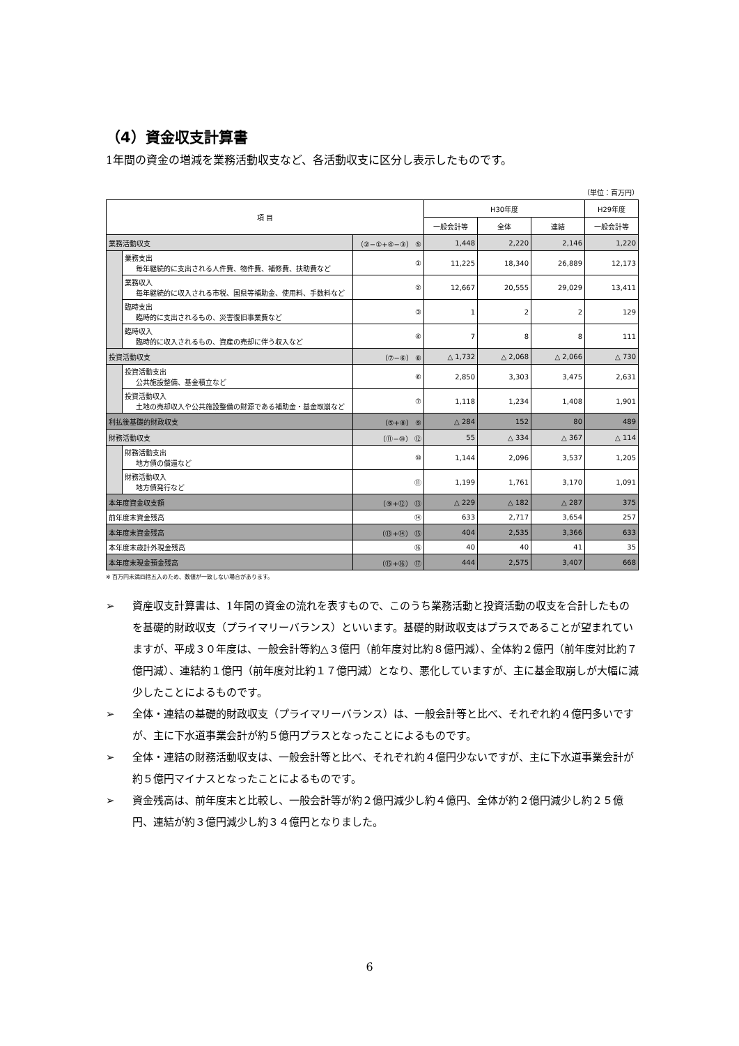（4）資金収支計算書
1年間の資金の増減を業務活動収支など、各活動収支に区分し表示したものです。
（単位：百万円）
| 項 目 | | | H30年度 | | | H29年度 |
| --- | --- | --- | --- | --- | --- | --- |
| | | | 一般会計等 | 全体 | 連結 | 一般会計等 |
| 業務活動収支 | | （②−①+④−③） ⑤ | 1,448 | 2,220 | 2,146 | 1,220 |
| | 業務支出 毎年継続的に支出される人件費、物件費、補修費、扶助費など | ① | 11,225 | 18,340 | 26,889 | 12,173 |
| | 業務収入 毎年継続的に収入される市税、国県等補助金、使用料、手数料など | ② | 12,667 | 20,555 | 29,029 | 13,411 |
| | 臨時支出 臨時的に支出されるもの、災害復旧事業費など | ③ | 1 | 2 | 2 | 129 |
| | 臨時収入 臨時的に収入されるもの、資産の売却に伴う収入など | ④ | 7 | 8 | 8 | 111 |
| 投資活動収支 | | （⑦−⑥） ⑧ | △ 1,732 | △ 2,068 | △ 2,066 | △ 730 |
| | 投資活動支出 公共施設整備、基金積立など | ⑥ | 2,850 | 3,303 | 3,475 | 2,631 |
| | 投資活動収入 土地の売却収入や公共施設整備の財源である補助金・基金取崩など | ⑦ | 1,118 | 1,234 | 1,408 | 1,901 |
| 利払後基礎的財政収支 | | （⑤+⑧） ⑨ | △ 284 | 152 | 80 | 489 |
| 財務活動収支 | | （⑪−⑩） ⑫ | 55 | △ 334 | △ 367 | △ 114 |
| | 財務活動支出 地方債の償還など | ⑩ | 1,144 | 2,096 | 3,537 | 1,205 |
| | 財務活動収入 地方債発行など | ⑪ | 1,199 | 1,761 | 3,170 | 1,091 |
| 本年度資金収支額 | | （⑨+⑫） ⑬ | △ 229 | △ 182 | △ 287 | 375 |
| 前年度末資金残高 | | ⑭ | 633 | 2,717 | 3,654 | 257 |
| 本年度末資金残高 | | （⑬+⑭） ⑮ | 404 | 2,535 | 3,366 | 633 |
| 本年度末歳計外現金残高 | | ⑯ | 40 | 40 | 41 | 35 |
| 本年度末現金預金残高 | | （⑮+⑯） ⑰ | 444 | 2,575 | 3,407 | 668 |
※ 百万円未満四捨五入のため、数値が一致しない場合があります。
➢ 資産収支計算書は、1年間の資金の流れを表すもので、このうち業務活動と投資活動の収支を合計したものを基礎的財政収支（プライマリーバランス）といいます。基礎的財政収支はプラスであることが望まれていますが、平成３０年度は、一般会計等約△３億円（前年度対比約８億円減）、全体約２億円（前年度対比約７億円減）、連結約１億円（前年度対比約１７億円減）となり、悪化していますが、主に基金取崩しが大幅に減少したことによるものです。
➢ 全体・連結の基礎的財政収支（プライマリーバランス）は、一般会計等と比べ、それぞれ約４億円多いですが、主に下水道事業会計が約５億円プラスとなったことによるものです。
➢ 全体・連結の財務活動収支は、一般会計等と比べ、それぞれ約４億円少ないですが、主に下水道事業会計が約５億円マイナスとなったことによるものです。
➢ 資金残高は、前年度末と比較し、一般会計等が約２億円減少し約４億円、全体が約２億円減少し約２５億円、連結が約３億円減少し約３４億円となりました。
6